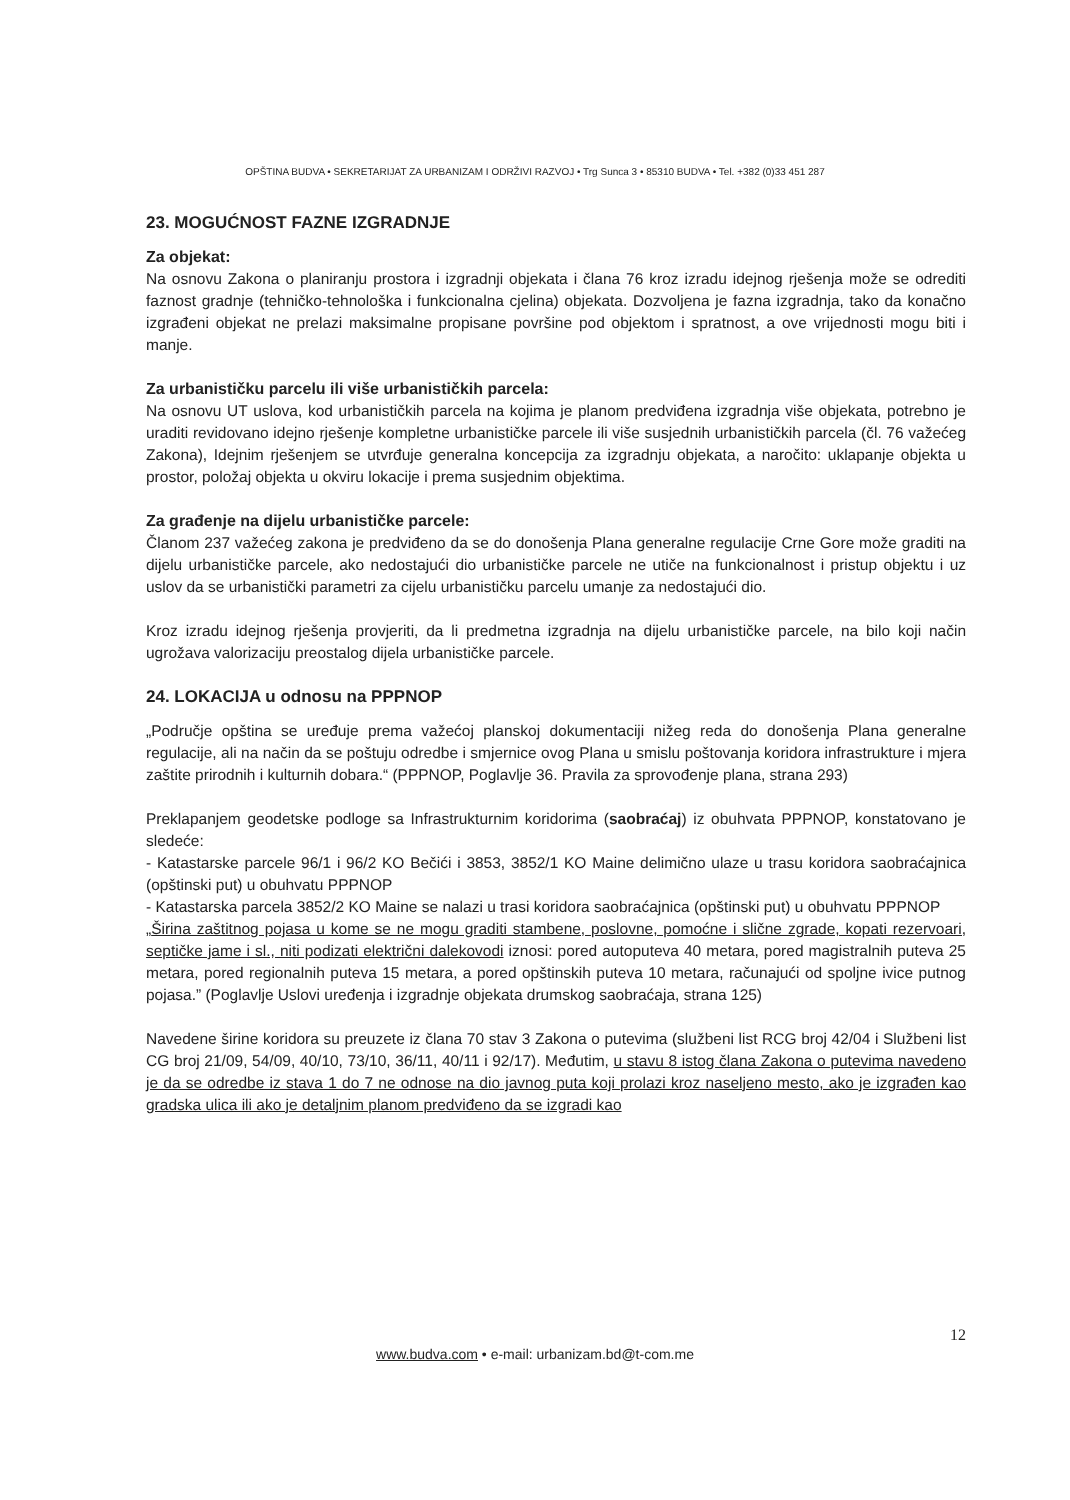OPŠTINA BUDVA • SEKRETARIJAT ZA URBANIZAM I ODRŽIVI RAZVOJ • Trg Sunca 3 • 85310 BUDVA • Tel. +382 (0)33 451 287
23. MOGUĆNOST FAZNE IZGRADNJE
Za objekat:
Na osnovu Zakona o planiranju prostora i izgradnji objekata i člana 76 kroz izradu idejnog rješenja može se odrediti faznost gradnje (tehničko-tehnološka i funkcionalna cjelina) objekata. Dozvoljena je fazna izgradnja, tako da konačno izgrađeni objekat ne prelazi maksimalne propisane površine pod objektom i spratnost, a ove vrijednosti mogu biti i manje.
Za urbanističku parcelu ili više urbanističkih parcela:
Na osnovu UT uslova, kod urbanističkih parcela na kojima je planom predviđena izgradnja više objekata, potrebno je uraditi revidovano idejno rješenje kompletne urbanističke parcele ili više susjednih urbanističkih parcela (čl. 76 važećeg Zakona), Idejnim rješenjem se utvrđuje generalna koncepcija za izgradnju objekata, a naročito: uklapanje objekta u prostor, položaj objekta u okviru lokacije i prema susjednim objektima.
Za građenje na dijelu urbanističke parcele:
Članom 237 važećeg zakona je predviđeno da se do donošenja Plana generalne regulacije Crne Gore može graditi na dijelu urbanističke parcele, ako nedostajući dio urbanističke parcele ne utiče na funkcionalnost i pristup objektu i uz uslov da se urbanistički parametri za cijelu urbanističku parcelu umanje za nedostajući dio.
Kroz izradu idejnog rješenja provjeriti, da li predmetna izgradnja na dijelu urbanističke parcele, na bilo koji način ugrožava valorizaciju preostalog dijela urbanističke parcele.
24. LOKACIJA u odnosu na PPPNOP
„Područje opština se uređuje prema važećoj planskoj dokumentaciji nižeg reda do donošenja Plana generalne regulacije, ali na način da se poštuju odredbe i smjernice ovog Plana u smislu poštovanja koridora infrastrukture i mjera zaštite prirodnih i kulturnih dobara.“ (PPPNOP, Poglavlje 36. Pravila za sprovođenje plana, strana 293)
Preklapanjem geodetske podloge sa Infrastrukturnim koridorima (saobraćaj) iz obuhvata PPPNOP, konstatovano je sledeće:
- Katastarske parcele 96/1 i 96/2 KO Bečići i 3853, 3852/1 KO Maine delimično ulaze u trasu koridora saobraćajnica (opštinski put) u obuhvatu PPPNOP
- Katastarska parcela 3852/2 KO Maine se nalazi u trasi koridora saobraćajnica (opštinski put) u obuhvatu PPPNOP
„Širina zaštitnog pojasa u kome se ne mogu graditi stambene, poslovne, pomoćne i slične zgrade, kopati rezervoari, septičke jame i sl., niti podizati električni dalekovodi iznosi: pored autoputeva 40 metara, pored magistralnih puteva 25 metara, pored regionalnih puteva 15 metara, a pored opštinskih puteva 10 metara, računajući od spoljne ivice putnog pojasa.” (Poglavlje Uslovi uređenja i izgradnje objekata drumskog saobraćaja, strana 125)
Navedene širine koridora su preuzete iz člana 70 stav 3 Zakona o putevima (službeni list RCG broj 42/04 i Službeni list CG broj 21/09, 54/09, 40/10, 73/10, 36/11, 40/11 i 92/17). Međutim, u stavu 8 istog člana Zakona o putevima navedeno je da se odredbe iz stava 1 do 7 ne odnose na dio javnog puta koji prolazi kroz naseljeno mesto, ako je izgrađen kao gradska ulica ili ako je detaljnim planom predviđeno da se izgradi kao
12
www.budva.com • e-mail: urbanizam.bd@t-com.me